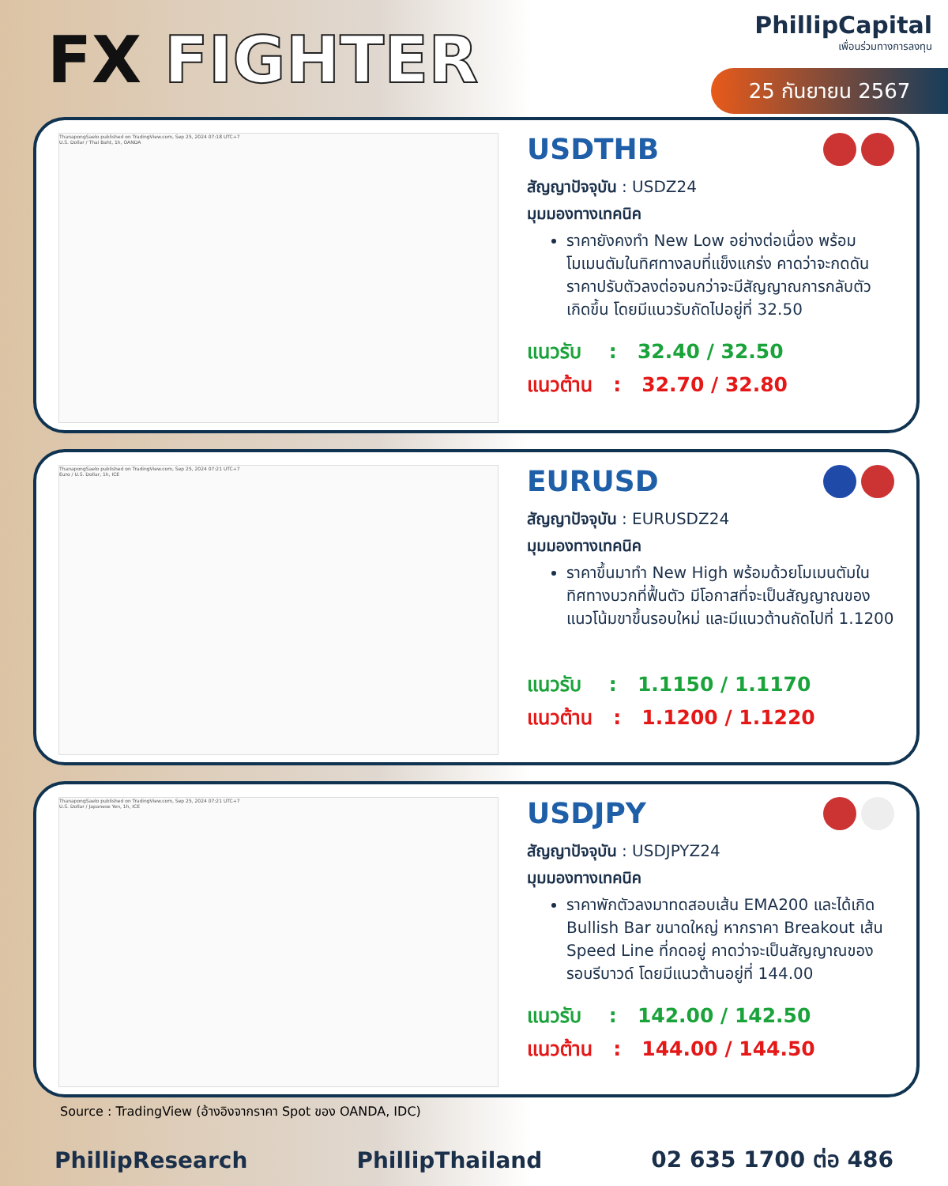FX FIGHTER
PhillipCapital
เพื่อนร่วมทางการลงทุน
25 กันยายน 2567
ThanapongSaelo published on TradingView.com, Sep 25, 2024 07:18 UTC+7
U.S. Dollar / Thai Baht, 1h, OANDA
USDTHB
สัญญาปัจจุบัน : USDZ24
มุมมองทางเทคนิค
ราคายังคงทำ New Low อย่างต่อเนื่อง พร้อมโมเมนตัมในทิศทางลบที่แข็งแกร่ง คาดว่าจะกดดันราคาปรับตัวลงต่อจนกว่าจะมีสัญญาณการกลับตัวเกิดขึ้น โดยมีแนวรับถัดไปอยู่ที่ 32.50
แนวรับ : 32.40 / 32.50
แนวต้าน : 32.70 / 32.80
ThanapongSaelo published on TradingView.com, Sep 25, 2024 07:21 UTC+7
Euro / U.S. Dollar, 1h, ICE
EURUSD
สัญญาปัจจุบัน : EURUSDZ24
มุมมองทางเทคนิค
ราคาขึ้นมาทำ New High พร้อมด้วยโมเมนตัมในทิศทางบวกที่ฟื้นตัว มีโอกาสที่จะเป็นสัญญาณของแนวโน้มขาขึ้นรอบใหม่ และมีแนวต้านถัดไปที่ 1.1200
แนวรับ : 1.1150 / 1.1170
แนวต้าน : 1.1200 / 1.1220
ThanapongSaelo published on TradingView.com, Sep 25, 2024 07:21 UTC+7
U.S. Dollar / Japanese Yen, 1h, ICE
USDJPY
สัญญาปัจจุบัน : USDJPYZ24
มุมมองทางเทคนิค
ราคาพักตัวลงมาทดสอบเส้น EMA200 และได้เกิด Bullish Bar ขนาดใหญ่ หากราคา Breakout เส้น Speed Line ที่กดอยู่ คาดว่าจะเป็นสัญญาณของรอบรีบาวด์ โดยมีแนวต้านอยู่ที่ 144.00
แนวรับ : 142.00 / 142.50
แนวต้าน : 144.00 / 144.50
Source : TradingView (อ้างอิงจากราคา Spot ของ OANDA, IDC)
PhillipResearch PhillipThailand 02 635 1700 ต่อ 486